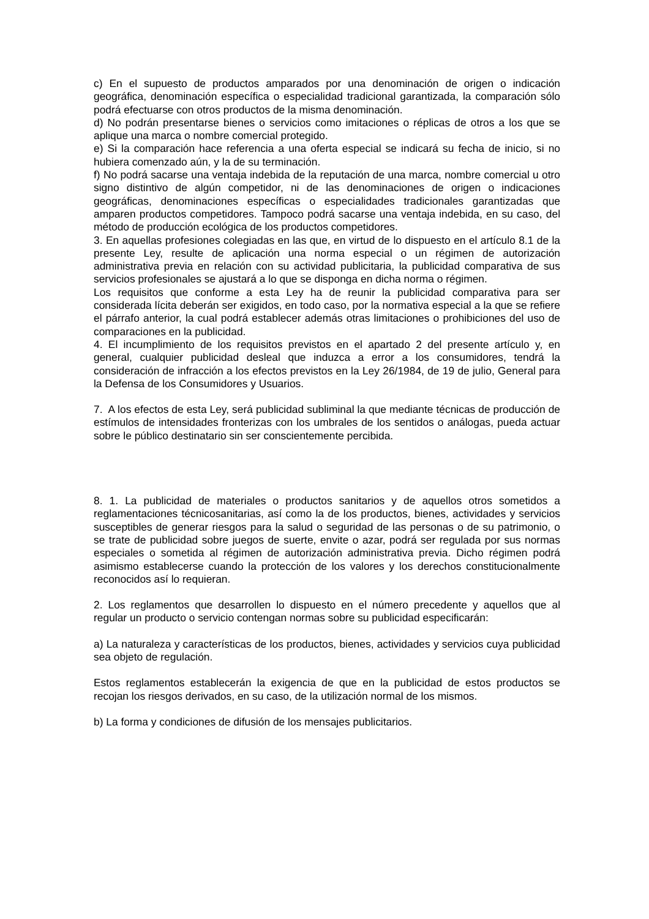c) En el supuesto de productos amparados por una denominación de origen o indicación geográfica, denominación específica o especialidad tradicional garantizada, la comparación sólo podrá efectuarse con otros productos de la misma denominación.
d) No podrán presentarse bienes o servicios como imitaciones o réplicas de otros a los que se aplique una marca o nombre comercial protegido.
e) Si la comparación hace referencia a una oferta especial se indicará su fecha de inicio, si no hubiera comenzado aún, y la de su terminación.
f) No podrá sacarse una ventaja indebida de la reputación de una marca, nombre comercial u otro signo distintivo de algún competidor, ni de las denominaciones de origen o indicaciones geográficas, denominaciones específicas o especialidades tradicionales garantizadas que amparen productos competidores. Tampoco podrá sacarse una ventaja indebida, en su caso, del método de producción ecológica de los productos competidores.
3. En aquellas profesiones colegiadas en las que, en virtud de lo dispuesto en el artículo 8.1 de la presente Ley, resulte de aplicación una norma especial o un régimen de autorización administrativa previa en relación con su actividad publicitaria, la publicidad comparativa de sus servicios profesionales se ajustará a lo que se disponga en dicha norma o régimen.
Los requisitos que conforme a esta Ley ha de reunir la publicidad comparativa para ser considerada lícita deberán ser exigidos, en todo caso, por la normativa especial a la que se refiere el párrafo anterior, la cual podrá establecer además otras limitaciones o prohibiciones del uso de comparaciones en la publicidad.
4. El incumplimiento de los requisitos previstos en el apartado 2 del presente artículo y, en general, cualquier publicidad desleal que induzca a error a los consumidores, tendrá la consideración de infracción a los efectos previstos en la Ley 26/1984, de 19 de julio, General para la Defensa de los Consumidores y Usuarios.
7. A los efectos de esta Ley, será publicidad subliminal la que mediante técnicas de producción de estímulos de intensidades fronterizas con los umbrales de los sentidos o análogas, pueda actuar sobre le público destinatario sin ser conscientemente percibida.
8. 1. La publicidad de materiales o productos sanitarios y de aquellos otros sometidos a reglamentaciones técnicosanitarias, así como la de los productos, bienes, actividades y servicios susceptibles de generar riesgos para la salud o seguridad de las personas o de su patrimonio, o se trate de publicidad sobre juegos de suerte, envite o azar, podrá ser regulada por sus normas especiales o sometida al régimen de autorización administrativa previa. Dicho régimen podrá asimismo establecerse cuando la protección de los valores y los derechos constitucionalmente reconocidos así lo requieran.
2. Los reglamentos que desarrollen lo dispuesto en el número precedente y aquellos que al regular un producto o servicio contengan normas sobre su publicidad especificarán:
a) La naturaleza y características de los productos, bienes, actividades y servicios cuya publicidad sea objeto de regulación.
Estos reglamentos establecerán la exigencia de que en la publicidad de estos productos se recojan los riesgos derivados, en su caso, de la utilización normal de los mismos.
b) La forma y condiciones de difusión de los mensajes publicitarios.